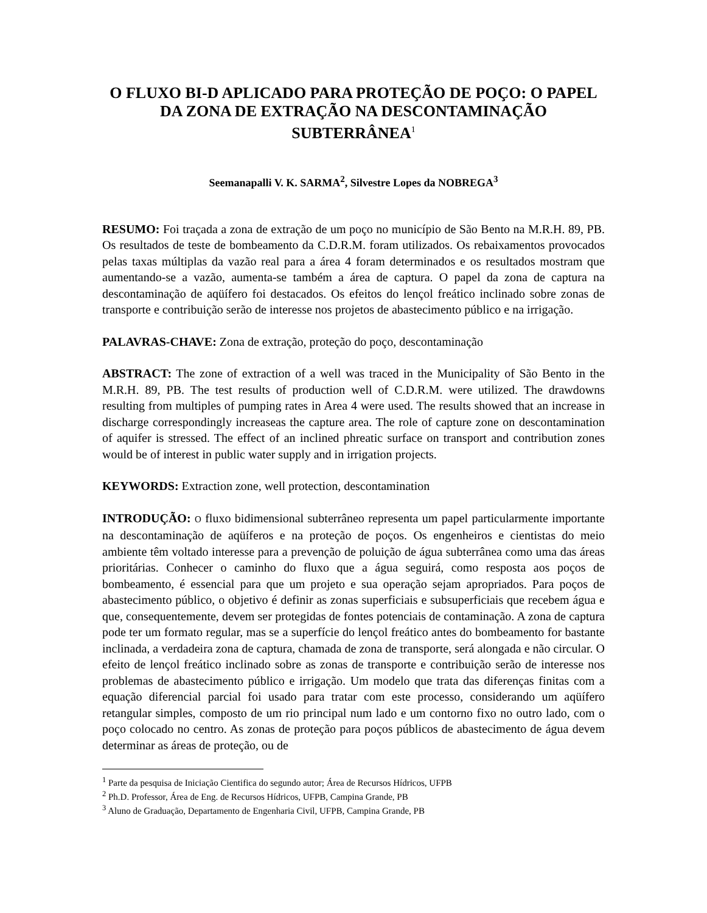O FLUXO BI-D APLICADO PARA PROTEÇÃO DE POÇO: O PAPEL DA ZONA DE EXTRAÇÃO NA DESCONTAMINAÇÃO SUBTERRÂNEA<sup>1</sup>
Seemanapalli V. K. SARMA<sup>2</sup>, Silvestre Lopes da NOBREGA<sup>3</sup>
RESUMO: Foi traçada a zona de extração de um poço no município de São Bento na M.R.H. 89, PB. Os resultados de teste de bombeamento da C.D.R.M. foram utilizados. Os rebaixamentos provocados pelas taxas múltiplas da vazão real para a área 4 foram determinados e os resultados mostram que aumentando-se a vazão, aumenta-se também a área de captura. O papel da zona de captura na descontaminação de aqüífero foi destacados. Os efeitos do lençol freático inclinado sobre zonas de transporte e contribuição serão de interesse nos projetos de abastecimento público e na irrigação.
PALAVRAS-CHAVE: Zona de extração, proteção do poço, descontaminação
ABSTRACT: The zone of extraction of a well was traced in the Municipality of São Bento in the M.R.H. 89, PB. The test results of production well of C.D.R.M. were utilized. The drawdowns resulting from multiples of pumping rates in Area 4 were used. The results showed that an increase in discharge correspondingly increaseas the capture area. The role of capture zone on descontamination of aquifer is stressed. The effect of an inclined phreatic surface on transport and contribution zones would be of interest in public water supply and in irrigation projects.
KEYWORDS: Extraction zone, well protection, descontamination
INTRODUÇÃO: O fluxo bidimensional subterrâneo representa um papel particularmente importante na descontaminação de aqüíferos e na proteção de poços. Os engenheiros e cientistas do meio ambiente têm voltado interesse para a prevenção de poluição de água subterrânea como uma das áreas prioritárias. Conhecer o caminho do fluxo que a água seguirá, como resposta aos poços de bombeamento, é essencial para que um projeto e sua operação sejam apropriados. Para poços de abastecimento público, o objetivo é definir as zonas superficiais e subsuperficiais que recebem água e que, consequentemente, devem ser protegidas de fontes potenciais de contaminação. A zona de captura pode ter um formato regular, mas se a superfície do lençol freático antes do bombeamento for bastante inclinada, a verdadeira zona de captura, chamada de zona de transporte, será alongada e não circular. O efeito de lençol freático inclinado sobre as zonas de transporte e contribuição serão de interesse nos problemas de abastecimento público e irrigação. Um modelo que trata das diferenças finitas com a equação diferencial parcial foi usado para tratar com este processo, considerando um aqüífero retangular simples, composto de um rio principal num lado e um contorno fixo no outro lado, com o poço colocado no centro. As zonas de proteção para poços públicos de abastecimento de água devem determinar as áreas de proteção, ou de
<sup>1</sup> Parte da pesquisa de Iniciação Cientifica do segundo autor; Área de Recursos Hídricos, UFPB
<sup>2</sup> Ph.D. Professor, Área de Eng. de Recursos Hídricos, UFPB, Campina Grande, PB
<sup>3</sup> Aluno de Graduação, Departamento de Engenharia Civil, UFPB, Campina Grande, PB